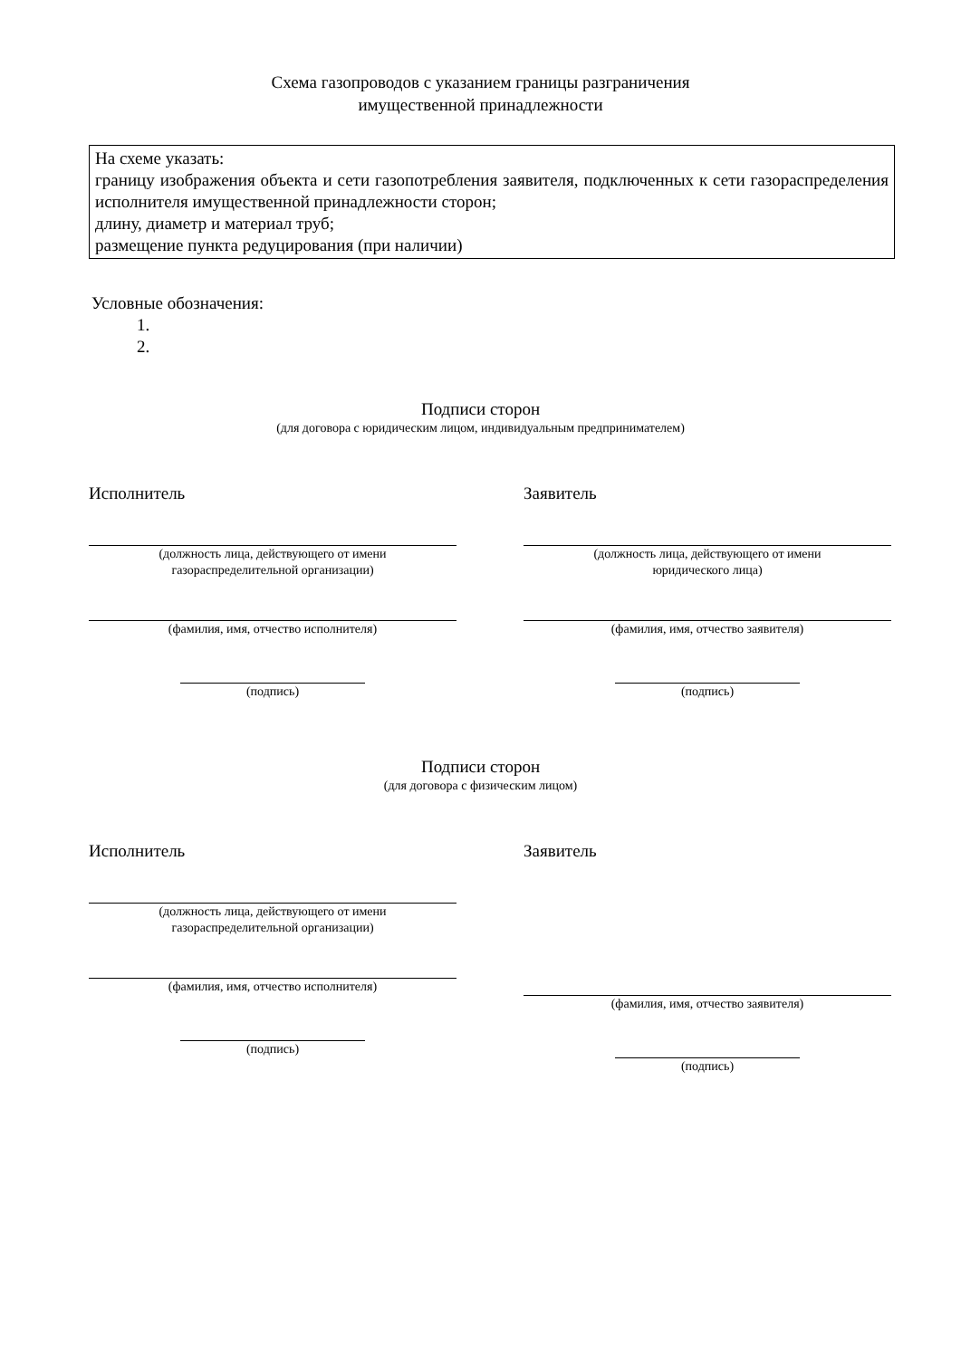Схема газопроводов с указанием границы разграничения
имущественной принадлежности
На схеме указать:
границу изображения объекта и сети газопотребления заявителя, подключенных к сети газораспределения исполнителя имущественной принадлежности сторон;
длину, диаметр и материал труб;
размещение пункта редуцирования (при наличии)
Условные обозначения:
1.
2.
Подписи сторон
(для договора с юридическим лицом, индивидуальным предпринимателем)
Исполнитель
(должность лица, действующего от имени
газораспределительной организации)
(фамилия, имя, отчество исполнителя)
(подпись)
Заявитель
(должность лица, действующего от имени
юридического лица)
(фамилия, имя, отчество заявителя)
(подпись)
Подписи сторон
(для договора с физическим лицом)
Исполнитель
(должность лица, действующего от имени
газораспределительной организации)
(фамилия, имя, отчество исполнителя)
(подпись)
Заявитель
(фамилия, имя, отчество заявителя)
(подпись)